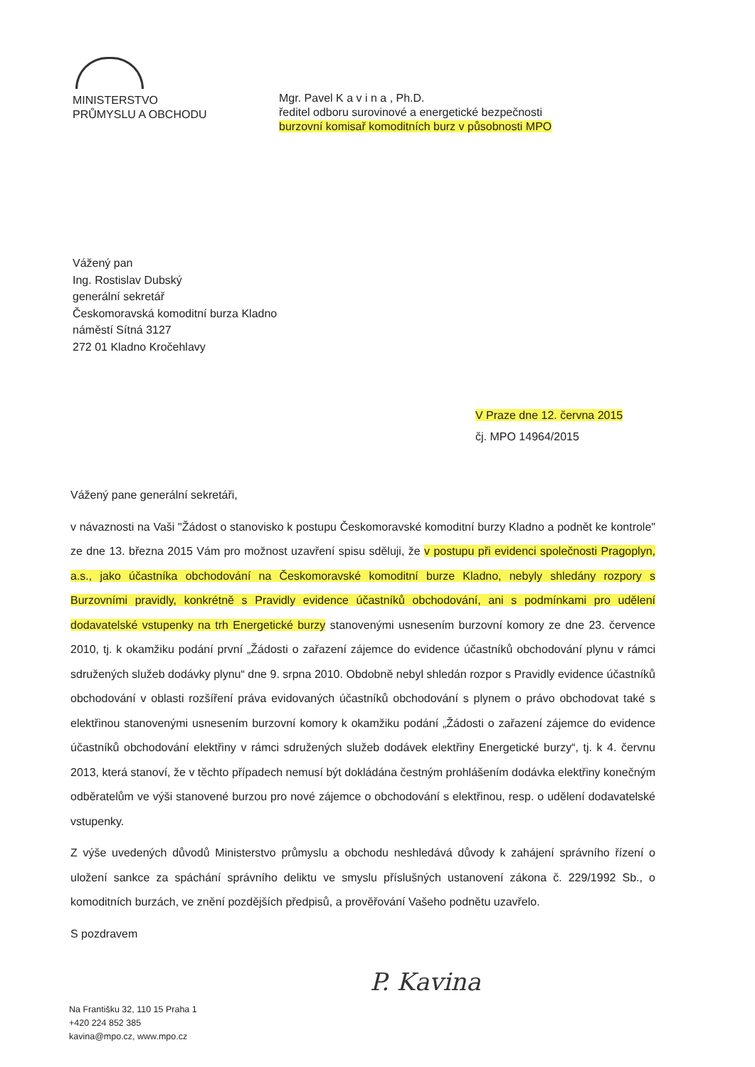MINISTERSTVO
PRŮMYSLU A OBCHODU
Mgr. Pavel K a v i n a , Ph.D.
ředitel odboru surovinové a energetické bezpečnosti
burzovní komisař komoditních burz v působnosti MPO
Vážený pan
Ing. Rostislav Dubský
generální sekretář
Českomoravská komoditní burza Kladno
náměstí Sítná 3127
272 01 Kladno Kročehlavy
V Praze dne 12. června 2015
čj. MPO 14964/2015
Vážený pane generální sekretáři,
v návaznosti na Vaši "Žádost o stanovisko k postupu Českomoravské komoditní burzy Kladno a podnět ke kontrole" ze dne 13. března 2015 Vám pro možnost uzavření spisu sděluji, že v postupu při evidenci společnosti Pragoplyn, a.s., jako účastníka obchodování na Českomoravské komoditní burze Kladno, nebyly shledány rozpory s Burzovními pravidly, konkrétně s Pravidly evidence účastníků obchodování, ani s podmínkami pro udělení dodavatelské vstupenky na trh Energetické burzy stanovenými usnesením burzovní komory ze dne 23. července 2010, tj. k okamžiku podání první „Žádosti o zařazení zájemce do evidence účastníků obchodování plynu v rámci sdružených služeb dodávky plynu“ dne 9. srpna 2010. Obdobně nebyl shledán rozpor s Pravidly evidence účastníků obchodování v oblasti rozšíření práva evidovaných účastníků obchodování s plynem o právo obchodovat také s elektřinou stanovenými usnesením burzovní komory k okamžiku podání „Žádosti o zařazení zájemce do evidence účastníků obchodování elektřiny v rámci sdružených služeb dodávek elektřiny Energetické burzy“, tj. k 4. červnu 2013, která stanoví, že v těchto případech nemusí být dokládána čestným prohlášením dodávka elektřiny konečným odběratelům ve výši stanovené burzou pro nové zájemce o obchodování s elektřinou, resp. o udělení dodavatelské vstupenky.
Z výše uvedených důvodů Ministerstvo průmyslu a obchodu neshledává důvody k zahájení správního řízení o uložení sankce za spáchání správního deliktu ve smyslu příslušných ustanovení zákona č. 229/1992 Sb., o komoditních burzách, ve znění pozdějších předpisů, a prověřování Vašeho podnětu uzavřelo.
S pozdravem
P. Kavina
Na Františku 32, 110 15 Praha 1
+420 224 852 385
kavina@mpo.cz, www.mpo.cz